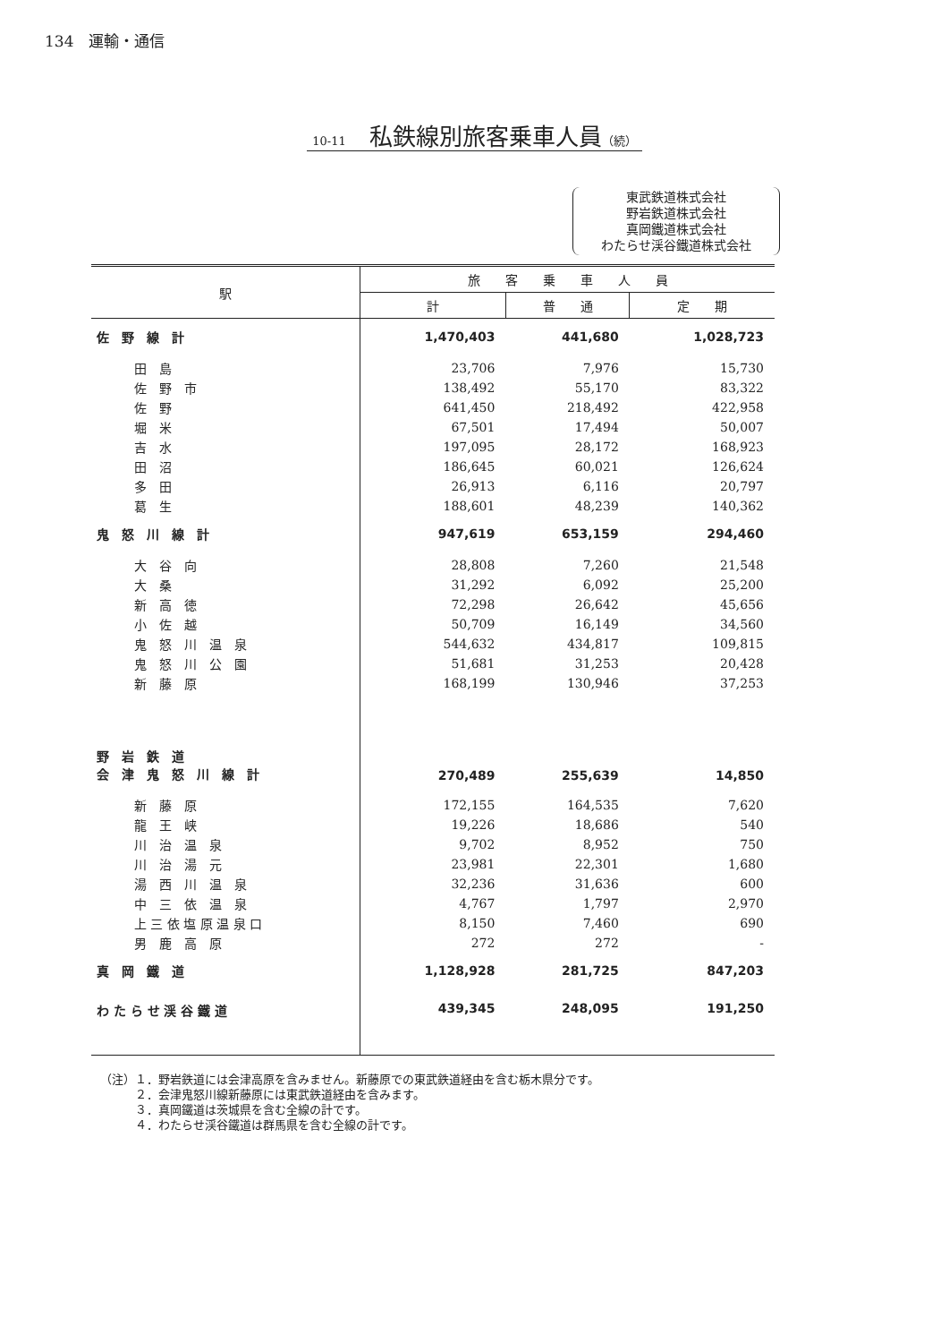134　運輸・通信
10-11　私鉄線別旅客乗車人員（続）
東武鉄道株式会社
野岩鉄道株式会社
真岡鐵道株式会社
わたらせ渓谷鐵道株式会社
| 駅 | 旅 客 乗 車 人 員 | | |
| --- | --- | --- | --- |
| | 計 | 普 通 | 定 期 |
| 佐 野 線 計 | 1,470,403 | 441,680 | 1,028,723 |
| 田 島 | 23,706 | 7,976 | 15,730 |
| 佐 野 市 | 138,492 | 55,170 | 83,322 |
| 佐 野 | 641,450 | 218,492 | 422,958 |
| 堀 米 | 67,501 | 17,494 | 50,007 |
| 吉 水 | 197,095 | 28,172 | 168,923 |
| 田 沼 | 186,645 | 60,021 | 126,624 |
| 多 田 | 26,913 | 6,116 | 20,797 |
| 葛 生 | 188,601 | 48,239 | 140,362 |
| 鬼 怒 川 線 計 | 947,619 | 653,159 | 294,460 |
| 大 谷 向 | 28,808 | 7,260 | 21,548 |
| 大 桑 | 31,292 | 6,092 | 25,200 |
| 新 高 徳 | 72,298 | 26,642 | 45,656 |
| 小 佐 越 | 50,709 | 16,149 | 34,560 |
| 鬼 怒 川 温 泉 | 544,632 | 434,817 | 109,815 |
| 鬼 怒 川 公 園 | 51,681 | 31,253 | 20,428 |
| 新 藤 原 | 168,199 | 130,946 | 37,253 |
| 野 岩 鉄 道 会 津 鬼 怒 川 線 計 | 270,489 | 255,639 | 14,850 |
| 新 藤 原 | 172,155 | 164,535 | 7,620 |
| 龍 王 峡 | 19,226 | 18,686 | 540 |
| 川 治 温 泉 | 9,702 | 8,952 | 750 |
| 川 治 湯 元 | 23,981 | 22,301 | 1,680 |
| 湯 西 川 温 泉 | 32,236 | 31,636 | 600 |
| 中 三 依 温 泉 | 4,767 | 1,797 | 2,970 |
| 上 三 依 塩 原 温 泉 口 | 8,150 | 7,460 | 690 |
| 男 鹿 高 原 | 272 | 272 | - |
| 真 岡 鐵 道 | 1,128,928 | 281,725 | 847,203 |
| わ た ら せ 渓 谷 鐵 道 | 439,345 | 248,095 | 191,250 |
（注）１．野岩鉄道には会津高原を含みません。新藤原での東武鉄道経由を含む栃木県分です。
　　　２．会津鬼怒川線新藤原には東武鉄道経由を含みます。
　　　３．真岡鐵道は茨城県を含む全線の計です。
　　　４．わたらせ渓谷鐵道は群馬県を含む全線の計です。